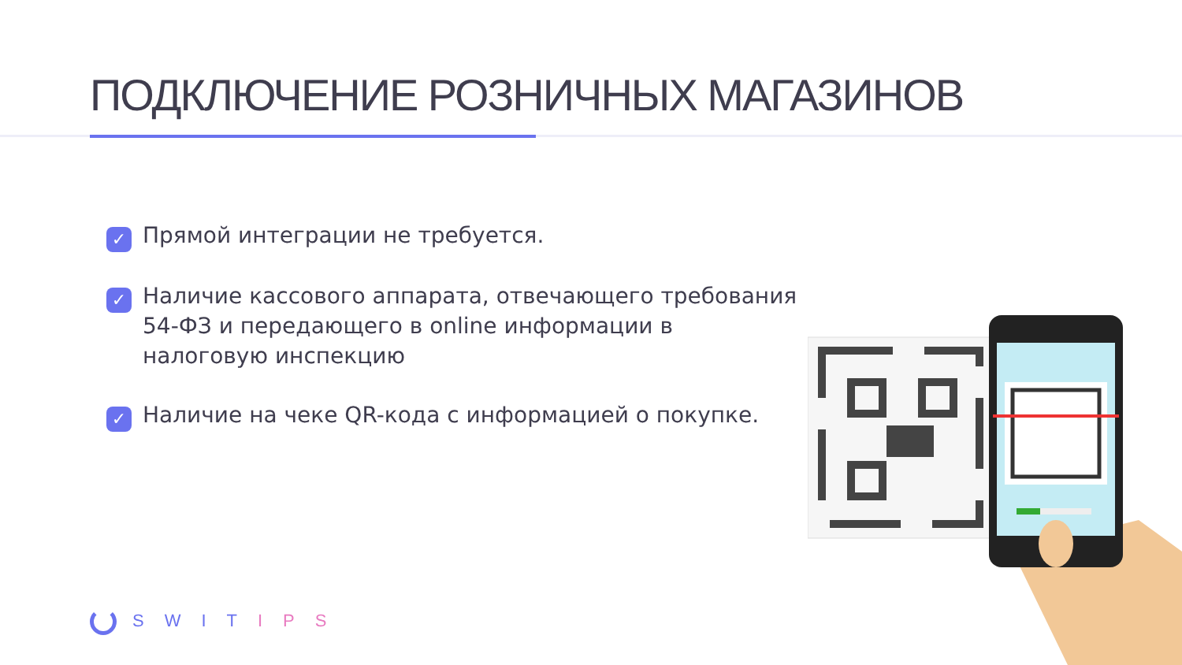ПОДКЛЮЧЕНИЕ РОЗНИЧНЫХ МАГАЗИНОВ
✓ Прямой интеграции не требуется.
✓ Наличие кассового аппарата, отвечающего требования 54-ФЗ и передающего в online информации в налоговую инспекцию
✓ Наличие на чеке QR-кода с информацией о покупке.
SWITIPS